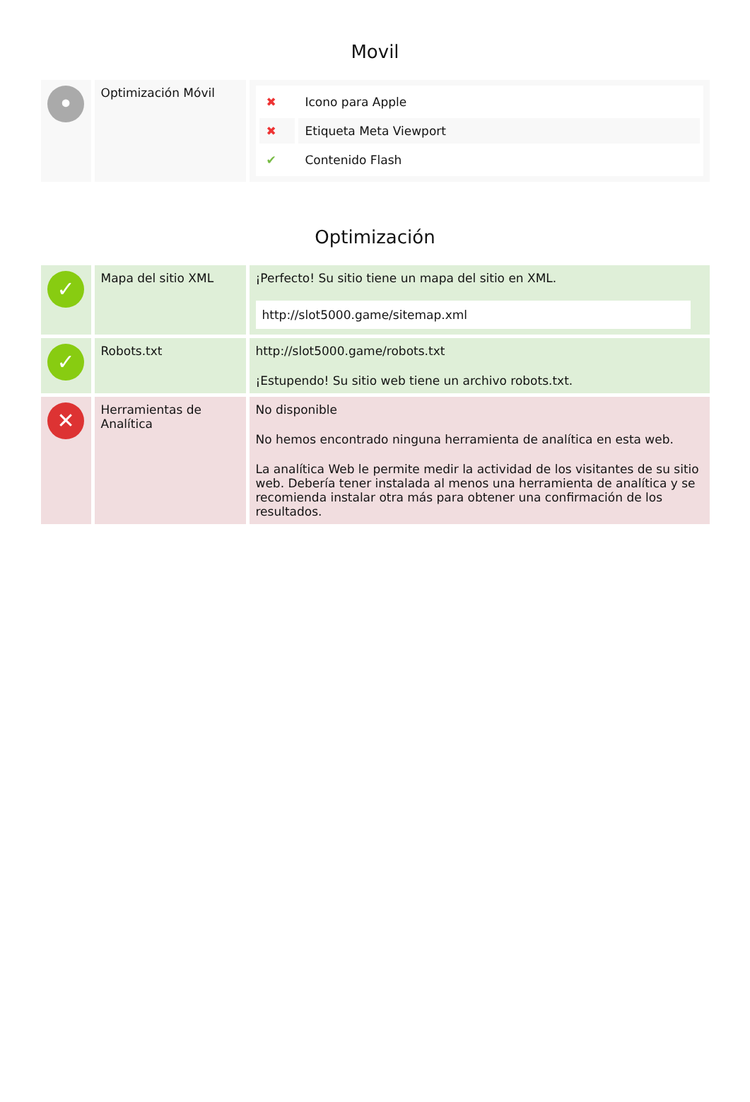Movil
| • | Optimización Móvil | / ✖ / Icono para Apple / / ✖ / Etiqueta Meta Viewport / / ✔ / Contenido Flash / |
Optimización
| ✓ | Mapa del sitio XML | ¡Perfecto! Su sitio tiene un mapa del sitio en XML. http://slot5000.game/sitemap.xml |
| ✓ | Robots.txt | http://slot5000.game/robots.txt ¡Estupendo! Su sitio web tiene un archivo robots.txt. |
| ✕ | Herramientas de Analítica | No disponible No hemos encontrado ninguna herramienta de analítica en esta web. La analítica Web le permite medir la actividad de los visitantes de su sitio web. Debería tener instalada al menos una herramienta de analítica y se recomienda instalar otra más para obtener una confirmación de los resultados. |